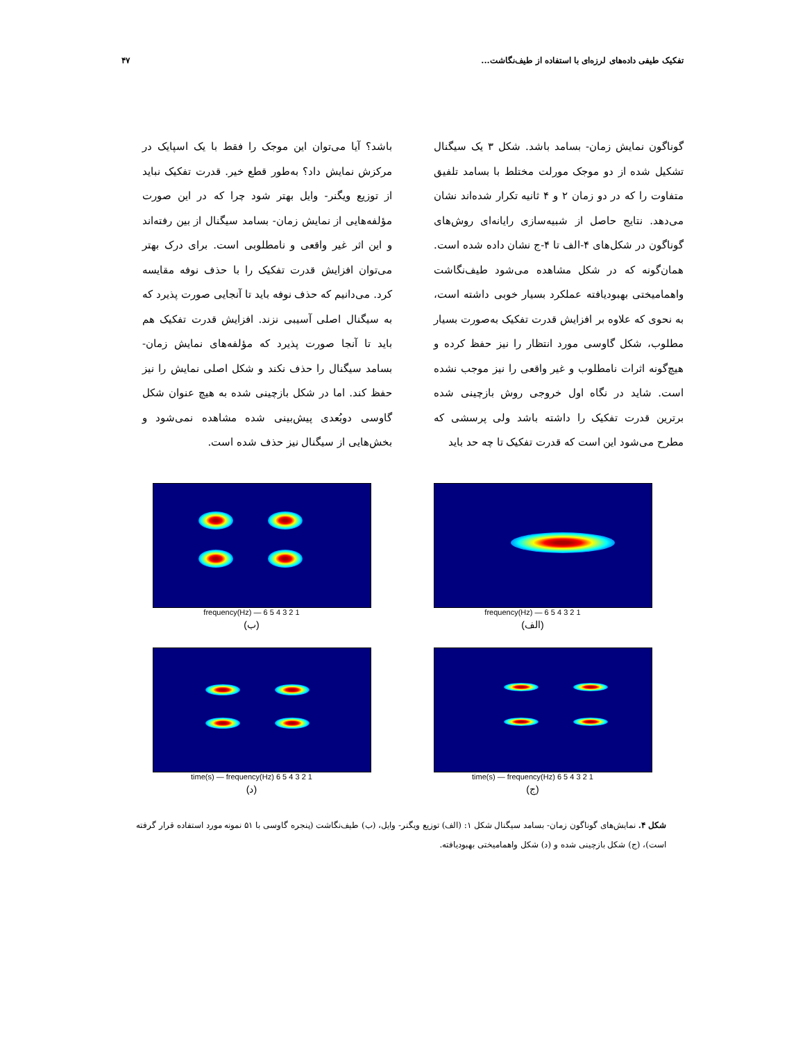تفکیک طیفی داده‌های لرزه‌ای با استفاده از طیف‌نگاشت... ۴۷
گوناگون نمایش زمان- بسامد باشد. شکل ۳ یک سیگنال تشکیل شده از دو موجک مورلت مختلط با بسامد تلفیق متفاوت را که در دو زمان ۲ و ۴ ثانیه تکرار شده‌اند نشان می‌دهد. نتایج حاصل از شبیه‌سازی رایانه‌ای روش‌های گوناگون در شکل‌های ۴-الف تا ۴-ج نشان داده شده است. همان‌گونه که در شکل مشاهده می‌شود طیف‌نگاشت واهمامیختی بهبودیافته عملکرد بسیار خوبی داشته است، به نحوی که علاوه بر افزایش قدرت تفکیک به‌صورت بسیار مطلوب، شکل گاوسی مورد انتظار را نیز حفظ کرده و هیچ‌گونه اثرات نامطلوب و غیر واقعی را نیز موجب نشده است. شاید در نگاه اول خروجی روش بازچینی شده برترین قدرت تفکیک را داشته باشد ولی پرسشی که مطرح می‌شود این است که قدرت تفکیک تا چه حد باید
باشد؟ آیا می‌توان این موجک را فقط با یک اسپایک در مرکزش نمایش داد؟ به‌طور قطع خیر. قدرت تفکیک نباید از توزیع ویگنر- وایل بهتر شود چرا که در این صورت مؤلفه‌هایی از نمایش زمان- بسامد سیگنال از بین رفته‌اند و این اثر غیر واقعی و نامطلوبی است. برای درک بهتر می‌توان افزایش قدرت تفکیک را با حذف نوفه مقایسه کرد. می‌دانیم که حذف نوفه باید تا آنجایی صورت پذیرد که به سیگنال اصلی آسیبی نزند. افزایش قدرت تفکیک هم باید تا آنجا صورت پذیرد که مؤلفه‌های نمایش زمان- بسامد سیگنال را حذف نکند و شکل اصلی نمایش را نیز حفظ کند. اما در شکل بازچینی شده به هیچ عنوان شکل گاوسی دوبُعدی پیش‌بینی شده مشاهده نمی‌شود و بخش‌هایی از سیگنال نیز حذف شده است.
1 2 3 4 5 6 — frequency(Hz)
(الف)
1 2 3 4 5 6 — frequency(Hz)
(ب)
1 2 3 4 5 6 time(s) — frequency(Hz)
(ج)
1 2 3 4 5 6 time(s) — frequency(Hz)
(د)
شکل ۴. نمایش‌های گوناگون زمان- بسامد سیگنال شکل ۱: (الف) توزیع ویگنر- وایل، (ب) طیف‌نگاشت (پنجره گاوسی با ۵۱ نمونه مورد استفاده قرار گرفته است)، (ج) شکل بازچینی شده و (د) شکل واهمامیختی بهبودیافته.